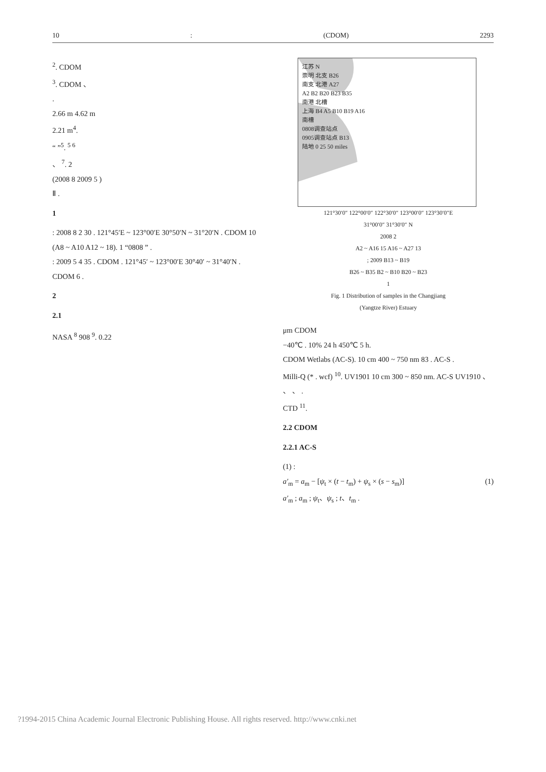10: (CDOM) 2293
<sup>2</sup>. CDOM
<sup>3</sup>. CDOM 、
.
2.66 m 4.62 m
2.21 m<sup>4</sup>.
“ ”<sup>5</sup>. <sup>5 6</sup>
、 <sup>7</sup>. 2
(2008 8 2009 5 )
Ⅱ .
1
: 2008 8 2 30 . 121°45′E ~ 123°00′E 30°50′N ~ 31°20′N . CDOM 10 (A8 ~ A10 A12 ~ 18). 1 “0808 ” .
: 2009 5 4 35 . CDOM . 121°45′ ~ 123°00′E 30°40′ ~ 31°40′N . CDOM 6 .
2
2.1
NASA <sup>8</sup> 908 <sup>9</sup>. 0.22
江苏 N
崇明 北支 B26
南支 北港 A27
A2 B2 B20 B23 B35
南港 北槽
上海 B4 A5 B10 B19 A16
南槽
0808调查站点
0905调查站点 B13
陆地 0 25 50 miles
121°30′0″ 122°00′0″ 122°30′0″ 123°00′0″ 123°30′0″E
31°00′0″ 31°30′0″ N
2008 2
A2 ~ A16 15 A16 ~ A27 13
; 2009 B13 ~ B19
B26 ~ B35 B2 ~ B10 B20 ~ B23
1
Fig. 1 Distribution of samples in the Changjiang
(Yangtze River) Estuary
μm CDOM
−40℃ . 10% 24 h 450℃ 5 h.
CDOM Wetlabs (AC-S). 10 cm 400 ~ 750 nm 83 . AC-S .
Milli-Q (* . wcf) <sup>10</sup>. UV1901 10 cm 300 ~ 850 nm. AC-S UV1910 、 、 、 .
CTD <sup>11</sup>.
2.2 CDOM
2.2.1 AC-S
(1) :
a′<sub>m</sub> = a<sub>m</sub> − [ψ<sub>t</sub> × (t − t<sub>m</sub>) + ψ<sub>s</sub> × (s − s<sub>m</sub>)] (1)
a′<sub>m</sub> ; a<sub>m</sub> ; ψ<sub>t</sub>、ψ<sub>s</sub> ; t、t<sub>m</sub> .
?1994-2015 China Academic Journal Electronic Publishing House. All rights reserved. http://www.cnki.net